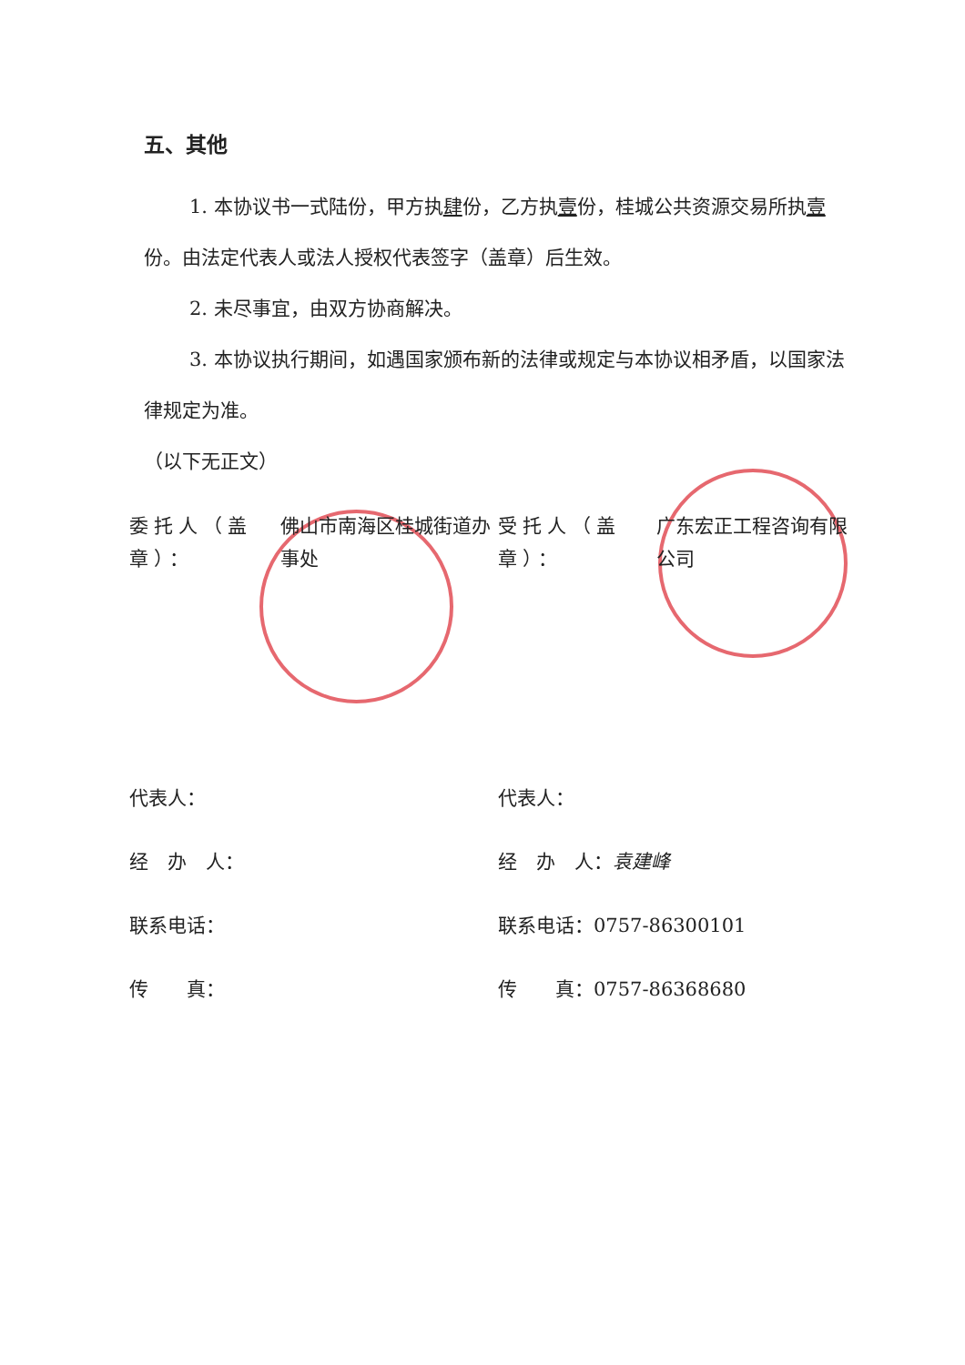五、其他
1. 本协议书一式陆份，甲方执肆份，乙方执壹份，桂城公共资源交易所执壹份。由法定代表人或法人授权代表签字（盖章）后生效。
2. 未尽事宜，由双方协商解决。
3. 本协议执行期间，如遇国家颁布新的法律或规定与本协议相矛盾，以国家法律规定为准。
（以下无正文）
委托人（盖章）：
佛山市南海区桂城街道办事处
代表人：
经　办　人：
联系电话：
传　　真：
受托人（盖章）：
广东宏正工程咨询有限公司
代表人：
经　办　人：袁建峰
联系电话：0757-86300101
传　　真：0757-86368680